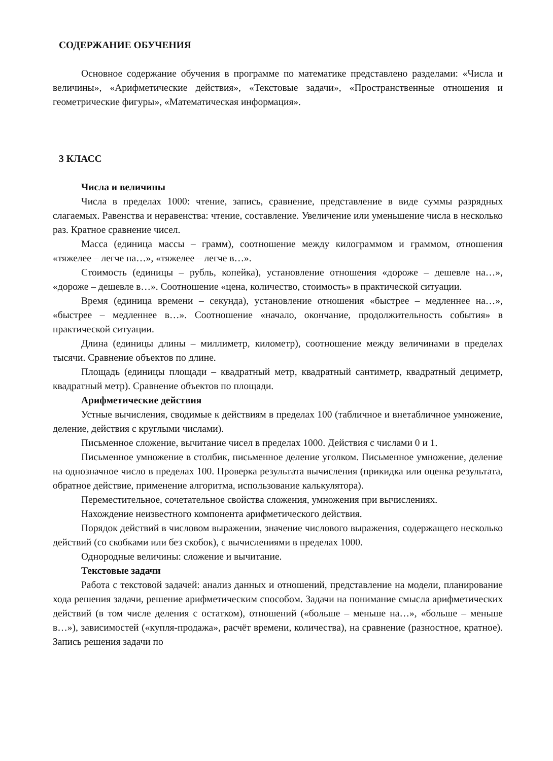СОДЕРЖАНИЕ ОБУЧЕНИЯ
Основное содержание обучения в программе по математике представлено разделами: «Числа и величины», «Арифметические действия», «Текстовые задачи», «Пространственные отношения и геометрические фигуры», «Математическая информация».
3 КЛАСС
Числа и величины
Числа в пределах 1000: чтение, запись, сравнение, представление в виде суммы разрядных слагаемых. Равенства и неравенства: чтение, составление. Увеличение или уменьшение числа в несколько раз. Кратное сравнение чисел.
Масса (единица массы – грамм), соотношение между килограммом и граммом, отношения «тяжелее – легче на…», «тяжелее – легче в…».
Стоимость (единицы – рубль, копейка), установление отношения «дороже – дешевле на…», «дороже – дешевле в…». Соотношение «цена, количество, стоимость» в практической ситуации.
Время (единица времени – секунда), установление отношения «быстрее – медленнее на…», «быстрее – медленнее в…». Соотношение «начало, окончание, продолжительность события» в практической ситуации.
Длина (единицы длины – миллиметр, километр), соотношение между величинами в пределах тысячи. Сравнение объектов по длине.
Площадь (единицы площади – квадратный метр, квадратный сантиметр, квадратный дециметр, квадратный метр). Сравнение объектов по площади.
Арифметические действия
Устные вычисления, сводимые к действиям в пределах 100 (табличное и внетабличное умножение, деление, действия с круглыми числами).
Письменное сложение, вычитание чисел в пределах 1000. Действия с числами 0 и 1.
Письменное умножение в столбик, письменное деление уголком. Письменное умножение, деление на однозначное число в пределах 100. Проверка результата вычисления (прикидка или оценка результата, обратное действие, применение алгоритма, использование калькулятора).
Переместительное, сочетательное свойства сложения, умножения при вычислениях.
Нахождение неизвестного компонента арифметического действия.
Порядок действий в числовом выражении, значение числового выражения, содержащего несколько действий (со скобками или без скобок), с вычислениями в пределах 1000.
Однородные величины: сложение и вычитание.
Текстовые задачи
Работа с текстовой задачей: анализ данных и отношений, представление на модели, планирование хода решения задачи, решение арифметическим способом. Задачи на понимание смысла арифметических действий (в том числе деления с остатком), отношений («больше – меньше на…», «больше – меньше в…»), зависимостей («купля-продажа», расчёт времени, количества), на сравнение (разностное, кратное). Запись решения задачи по